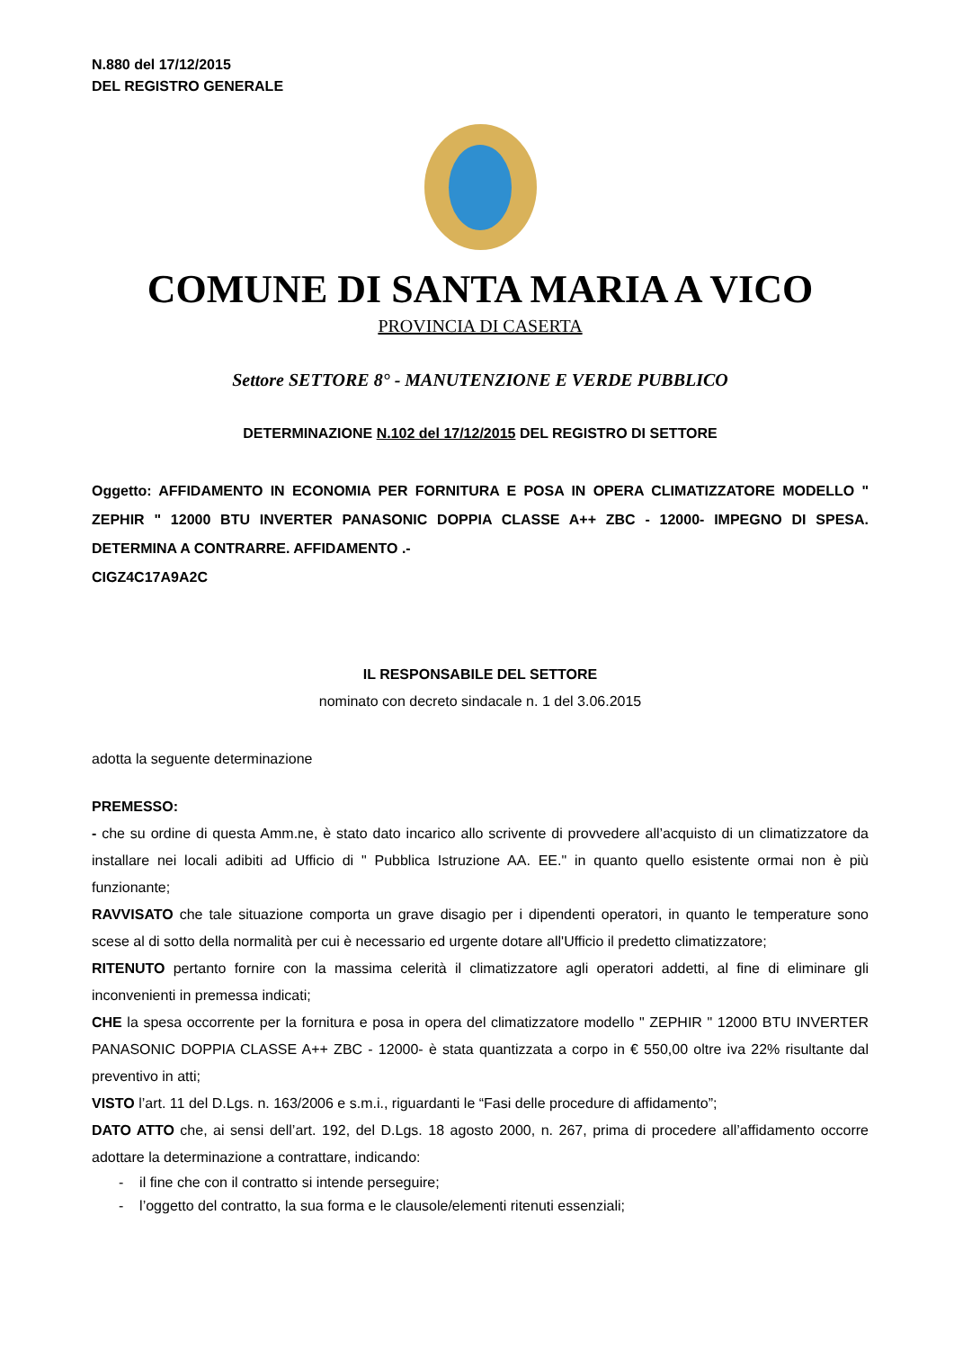N.880 del 17/12/2015
DEL REGISTRO GENERALE
COMUNE DI SANTA MARIA A VICO
PROVINCIA DI CASERTA
Settore SETTORE 8° - MANUTENZIONE E VERDE PUBBLICO
DETERMINAZIONE N.102 del 17/12/2015 DEL REGISTRO DI SETTORE
Oggetto: AFFIDAMENTO IN ECONOMIA PER FORNITURA E POSA IN OPERA CLIMATIZZATORE MODELLO " ZEPHIR " 12000 BTU INVERTER PANASONIC DOPPIA CLASSE A++ ZBC - 12000- IMPEGNO DI SPESA. DETERMINA A CONTRARRE. AFFIDAMENTO .-
CIGZ4C17A9A2C
IL RESPONSABILE DEL SETTORE
nominato con decreto sindacale n. 1 del 3.06.2015
adotta la seguente determinazione
PREMESSO:
- che su ordine di questa Amm.ne, è stato dato incarico allo scrivente di provvedere all’acquisto di un climatizzatore da installare nei locali adibiti ad Ufficio di " Pubblica Istruzione AA. EE." in quanto quello esistente ormai non è più funzionante;
RAVVISATO che tale situazione comporta un grave disagio per i dipendenti operatori, in quanto le temperature sono scese al di sotto della normalità per cui è necessario ed urgente dotare all'Ufficio il predetto climatizzatore;
RITENUTO pertanto fornire con la massima celerità il climatizzatore agli operatori addetti, al fine di eliminare gli inconvenienti in premessa indicati;
CHE la spesa occorrente per la fornitura e posa in opera del climatizzatore modello " ZEPHIR " 12000 BTU INVERTER PANASONIC DOPPIA CLASSE A++ ZBC - 12000- è stata quantizzata a corpo in € 550,00 oltre iva 22% risultante dal preventivo in atti;
VISTO l’art. 11 del D.Lgs. n. 163/2006 e s.m.i., riguardanti le “Fasi delle procedure di affidamento”;
DATO ATTO che, ai sensi dell’art. 192, del D.Lgs. 18 agosto 2000, n. 267, prima di procedere all’affidamento occorre adottare la determinazione a contrattare, indicando:
- il fine che con il contratto si intende perseguire;
- l’oggetto del contratto, la sua forma e le clausole/elementi ritenuti essenziali;